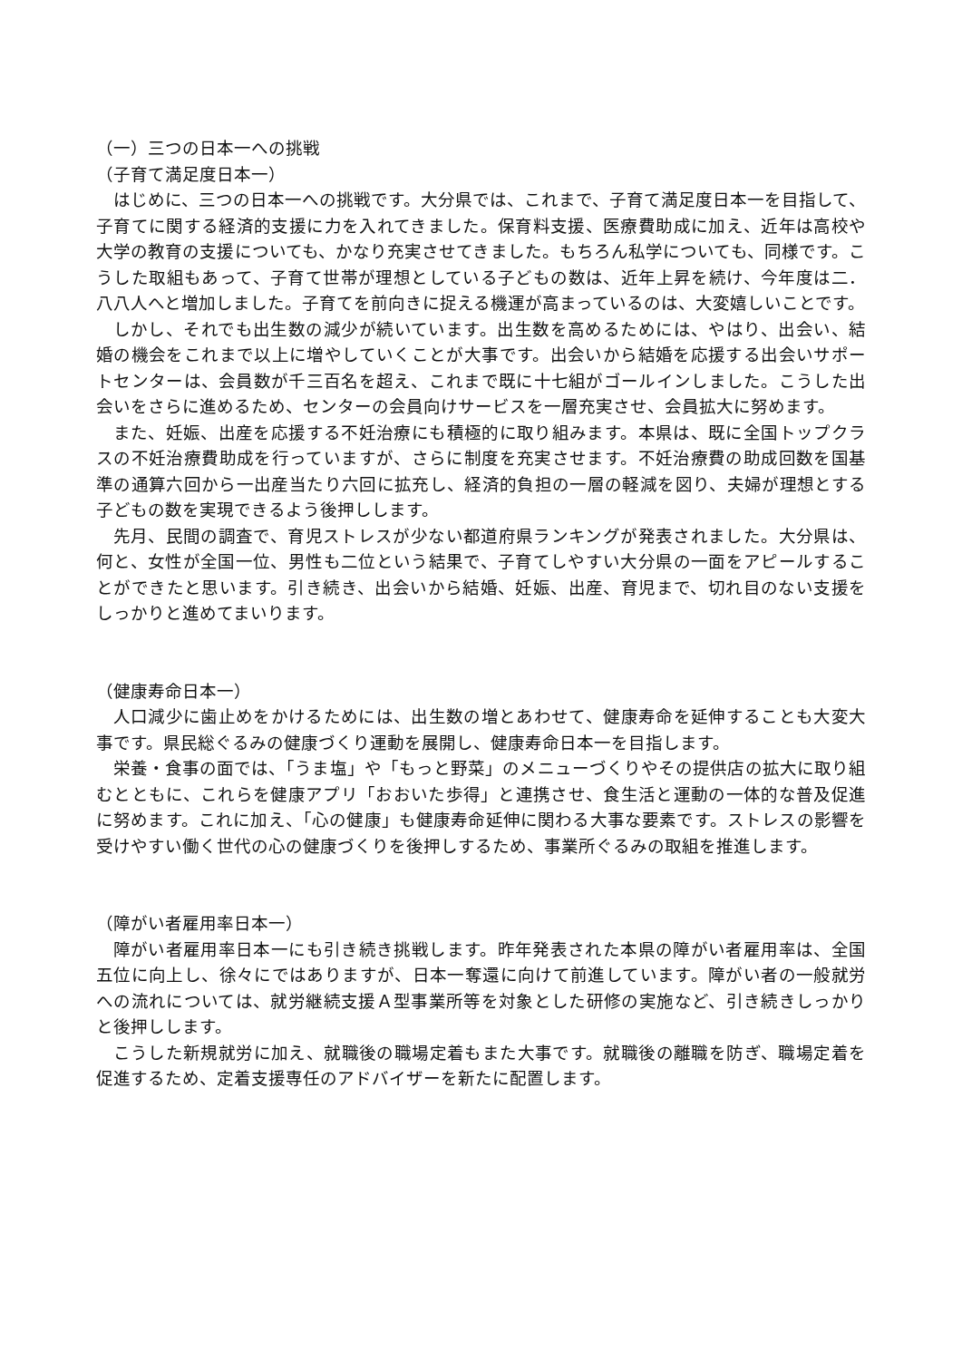（一）三つの日本一への挑戦
（子育て満足度日本一）
はじめに、三つの日本一への挑戦です。大分県では、これまで、子育て満足度日本一を目指して、子育てに関する経済的支援に力を入れてきました。保育料支援、医療費助成に加え、近年は高校や大学の教育の支援についても、かなり充実させてきました。もちろん私学についても、同様です。こうした取組もあって、子育て世帯が理想としている子どもの数は、近年上昇を続け、今年度は二．八八人へと増加しました。子育てを前向きに捉える機運が高まっているのは、大変嬉しいことです。
しかし、それでも出生数の減少が続いています。出生数を高めるためには、やはり、出会い、結婚の機会をこれまで以上に増やしていくことが大事です。出会いから結婚を応援する出会いサポートセンターは、会員数が千三百名を超え、これまで既に十七組がゴールインしました。こうした出会いをさらに進めるため、センターの会員向けサービスを一層充実させ、会員拡大に努めます。
また、妊娠、出産を応援する不妊治療にも積極的に取り組みます。本県は、既に全国トップクラスの不妊治療費助成を行っていますが、さらに制度を充実させます。不妊治療費の助成回数を国基準の通算六回から一出産当たり六回に拡充し、経済的負担の一層の軽減を図り、夫婦が理想とする子どもの数を実現できるよう後押しします。
先月、民間の調査で、育児ストレスが少ない都道府県ランキングが発表されました。大分県は、何と、女性が全国一位、男性も二位という結果で、子育てしやすい大分県の一面をアピールすることができたと思います。引き続き、出会いから結婚、妊娠、出産、育児まで、切れ目のない支援をしっかりと進めてまいります。
（健康寿命日本一）
人口減少に歯止めをかけるためには、出生数の増とあわせて、健康寿命を延伸することも大変大事です。県民総ぐるみの健康づくり運動を展開し、健康寿命日本一を目指します。
栄養・食事の面では、「うま塩」や「もっと野菜」のメニューづくりやその提供店の拡大に取り組むとともに、これらを健康アプリ「おおいた歩得」と連携させ、食生活と運動の一体的な普及促進に努めます。これに加え、「心の健康」も健康寿命延伸に関わる大事な要素です。ストレスの影響を受けやすい働く世代の心の健康づくりを後押しするため、事業所ぐるみの取組を推進します。
（障がい者雇用率日本一）
障がい者雇用率日本一にも引き続き挑戦します。昨年発表された本県の障がい者雇用率は、全国五位に向上し、徐々にではありますが、日本一奪還に向けて前進しています。障がい者の一般就労への流れについては、就労継続支援Ａ型事業所等を対象とした研修の実施など、引き続きしっかりと後押しします。
こうした新規就労に加え、就職後の職場定着もまた大事です。就職後の離職を防ぎ、職場定着を促進するため、定着支援専任のアドバイザーを新たに配置します。